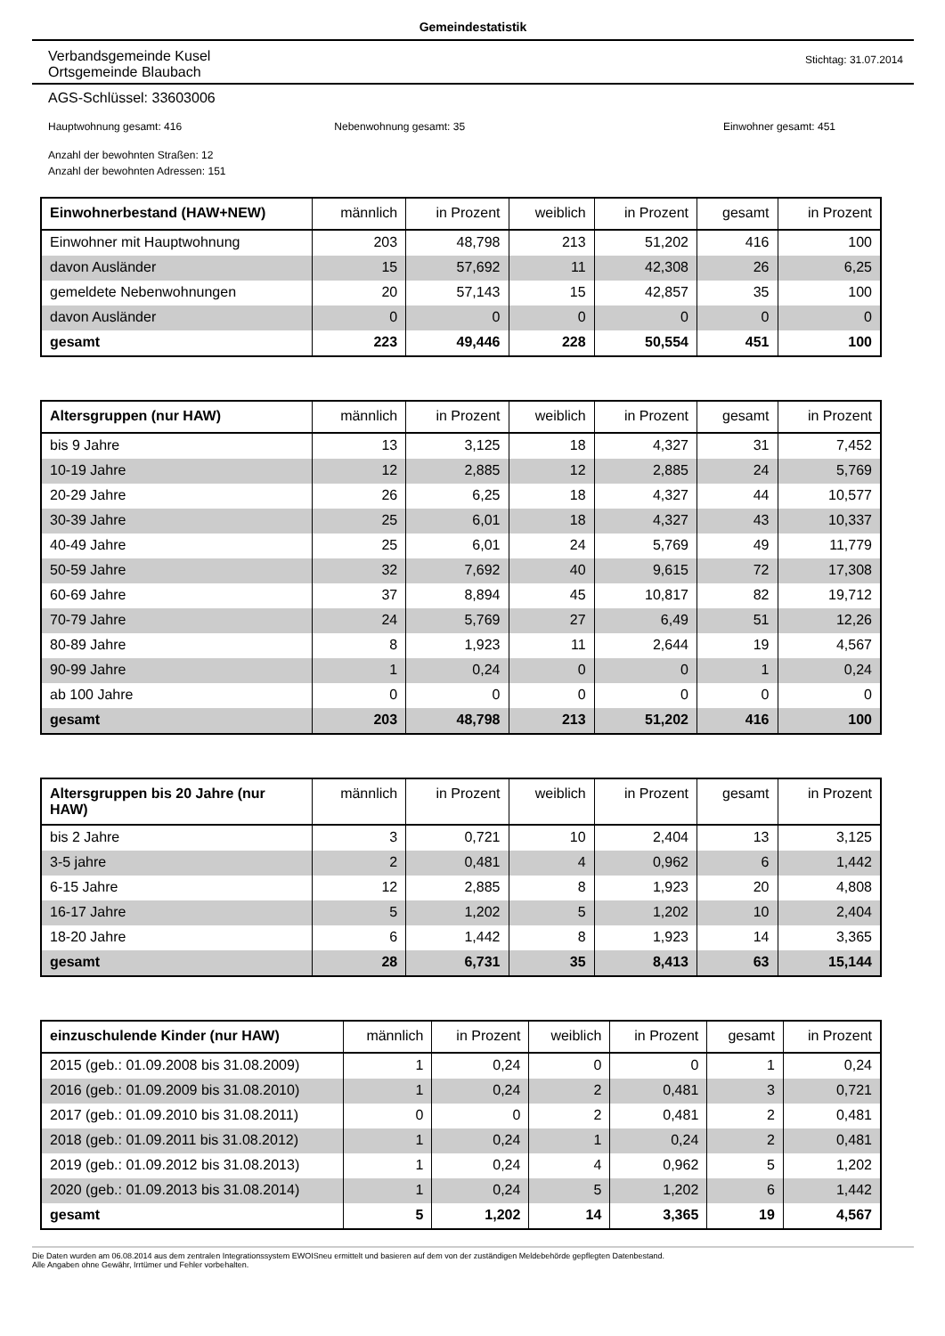Gemeindestatistik
Verbandsgemeinde Kusel
Ortsgemeinde Blaubach
Stichtag: 31.07.2014
AGS-Schlüssel: 33603006
Hauptwohnung gesamt: 416 Nebenwohnung gesamt: 35 Einwohner gesamt: 451
Anzahl der bewohnten Straßen: 12
Anzahl der bewohnten Adressen: 151
| Einwohnerbestand (HAW+NEW) | männlich | in Prozent | weiblich | in Prozent | gesamt | in Prozent |
| --- | --- | --- | --- | --- | --- | --- |
| Einwohner mit Hauptwohnung | 203 | 48,798 | 213 | 51,202 | 416 | 100 |
| davon Ausländer | 15 | 57,692 | 11 | 42,308 | 26 | 6,25 |
| gemeldete Nebenwohnungen | 20 | 57,143 | 15 | 42,857 | 35 | 100 |
| davon Ausländer | 0 | 0 | 0 | 0 | 0 | 0 |
| gesamt | 223 | 49,446 | 228 | 50,554 | 451 | 100 |
| Altersgruppen (nur HAW) | männlich | in Prozent | weiblich | in Prozent | gesamt | in Prozent |
| --- | --- | --- | --- | --- | --- | --- |
| bis 9 Jahre | 13 | 3,125 | 18 | 4,327 | 31 | 7,452 |
| 10-19 Jahre | 12 | 2,885 | 12 | 2,885 | 24 | 5,769 |
| 20-29 Jahre | 26 | 6,25 | 18 | 4,327 | 44 | 10,577 |
| 30-39 Jahre | 25 | 6,01 | 18 | 4,327 | 43 | 10,337 |
| 40-49 Jahre | 25 | 6,01 | 24 | 5,769 | 49 | 11,779 |
| 50-59 Jahre | 32 | 7,692 | 40 | 9,615 | 72 | 17,308 |
| 60-69 Jahre | 37 | 8,894 | 45 | 10,817 | 82 | 19,712 |
| 70-79 Jahre | 24 | 5,769 | 27 | 6,49 | 51 | 12,26 |
| 80-89 Jahre | 8 | 1,923 | 11 | 2,644 | 19 | 4,567 |
| 90-99 Jahre | 1 | 0,24 | 0 | 0 | 1 | 0,24 |
| ab 100 Jahre | 0 | 0 | 0 | 0 | 0 | 0 |
| gesamt | 203 | 48,798 | 213 | 51,202 | 416 | 100 |
| Altersgruppen bis 20 Jahre (nur HAW) | männlich | in Prozent | weiblich | in Prozent | gesamt | in Prozent |
| --- | --- | --- | --- | --- | --- | --- |
| bis 2 Jahre | 3 | 0,721 | 10 | 2,404 | 13 | 3,125 |
| 3-5 jahre | 2 | 0,481 | 4 | 0,962 | 6 | 1,442 |
| 6-15 Jahre | 12 | 2,885 | 8 | 1,923 | 20 | 4,808 |
| 16-17 Jahre | 5 | 1,202 | 5 | 1,202 | 10 | 2,404 |
| 18-20 Jahre | 6 | 1,442 | 8 | 1,923 | 14 | 3,365 |
| gesamt | 28 | 6,731 | 35 | 8,413 | 63 | 15,144 |
| einzuschulende Kinder (nur HAW) | männlich | in Prozent | weiblich | in Prozent | gesamt | in Prozent |
| --- | --- | --- | --- | --- | --- | --- |
| 2015 (geb.: 01.09.2008 bis 31.08.2009) | 1 | 0,24 | 0 | 0 | 1 | 0,24 |
| 2016 (geb.: 01.09.2009 bis 31.08.2010) | 1 | 0,24 | 2 | 0,481 | 3 | 0,721 |
| 2017 (geb.: 01.09.2010 bis 31.08.2011) | 0 | 0 | 2 | 0,481 | 2 | 0,481 |
| 2018 (geb.: 01.09.2011 bis 31.08.2012) | 1 | 0,24 | 1 | 0,24 | 2 | 0,481 |
| 2019 (geb.: 01.09.2012 bis 31.08.2013) | 1 | 0,24 | 4 | 0,962 | 5 | 1,202 |
| 2020 (geb.: 01.09.2013 bis 31.08.2014) | 1 | 0,24 | 5 | 1,202 | 6 | 1,442 |
| gesamt | 5 | 1,202 | 14 | 3,365 | 19 | 4,567 |
Die Daten wurden am 06.08.2014 aus dem zentralen Integrationssystem EWOISneu ermittelt und basieren auf dem von der zuständigen Meldebehörde gepflegten Datenbestand.
Alle Angaben ohne Gewähr, Irrtümer und Fehler vorbehalten.